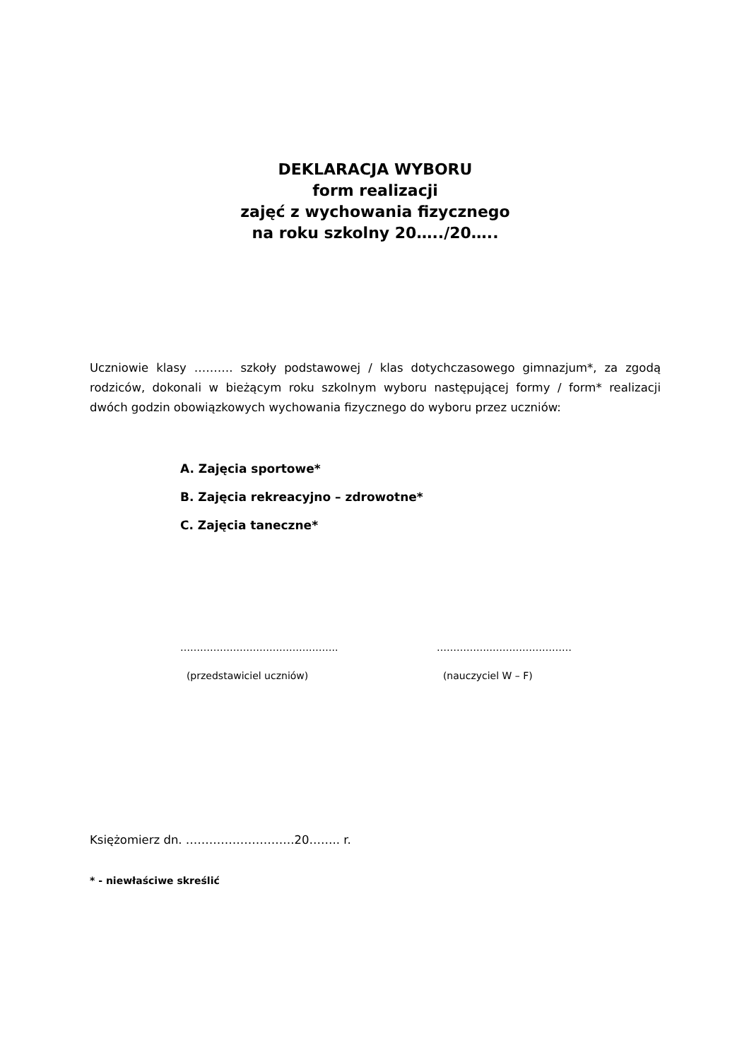DEKLARACJA WYBORU
form realizacji
zajęć z wychowania fizycznego
na roku szkolny 20…../20…..
Uczniowie klasy ………. szkoły podstawowej / klas dotychczasowego gimnazjum*, za zgodą rodziców, dokonali w bieżącym roku szkolnym wyboru następującej formy / form* realizacji dwóch godzin obowiązkowych wychowania fizycznego do wyboru przez uczniów:
A. Zajęcia sportowe*
B. Zajęcia rekreacyjno – zdrowotne*
C. Zajęcia taneczne*
………………………………….……..
(przedstawiciel uczniów)
……………..……………………
(nauczyciel W – F)
Księżomierz dn. ……………………….20…….. r.
* - niewłaściwe skreślić